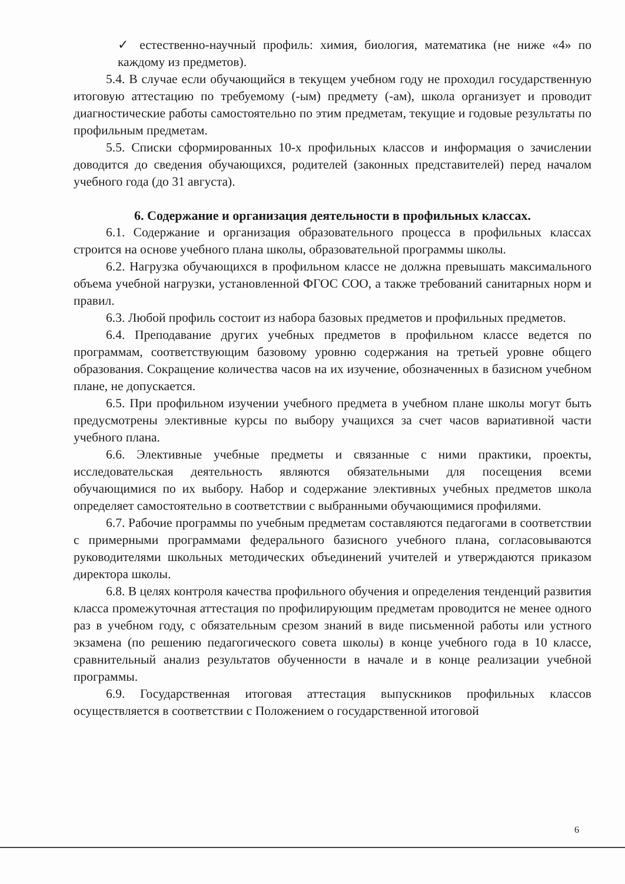✓ естественно-научный профиль: химия, биология, математика (не ниже «4» по каждому из предметов).
5.4. В случае если обучающийся в текущем учебном году не проходил государственную итоговую аттестацию по требуемому (-ым) предмету (-ам), школа организует и проводит диагностические работы самостоятельно по этим предметам, текущие и годовые результаты по профильным предметам.
5.5. Списки сформированных 10-х профильных классов и информация о зачислении доводится до сведения обучающихся, родителей (законных представителей) перед началом учебного года (до 31 августа).
6. Содержание и организация деятельности в профильных классах.
6.1. Содержание и организация образовательного процесса в профильных классах строится на основе учебного плана школы, образовательной программы школы.
6.2. Нагрузка обучающихся в профильном классе не должна превышать максимального объема учебной нагрузки, установленной ФГОС СОО, а также требований санитарных норм и правил.
6.3. Любой профиль состоит из набора базовых предметов и профильных предметов.
6.4. Преподавание других учебных предметов в профильном классе ведется по программам, соответствующим базовому уровню содержания на третьей уровне общего образования. Сокращение количества часов на их изучение, обозначенных в базисном учебном плане, не допускается.
6.5. При профильном изучении учебного предмета в учебном плане школы могут быть предусмотрены элективные курсы по выбору учащихся за счет часов вариативной части учебного плана.
6.6. Элективные учебные предметы и связанные с ними практики, проекты, исследовательская деятельность являются обязательными для посещения всеми обучающимися по их выбору. Набор и содержание элективных учебных предметов школа определяет самостоятельно в соответствии с выбранными обучающимися профилями.
6.7. Рабочие программы по учебным предметам составляются педагогами в соответствии с примерными программами федерального базисного учебного плана, согласовываются руководителями школьных методических объединений учителей и утверждаются приказом директора школы.
6.8. В целях контроля качества профильного обучения и определения тенденций развития класса промежуточная аттестация по профилирующим предметам проводится не менее одного раз в учебном году, с обязательным срезом знаний в виде письменной работы или устного экзамена (по решению педагогического совета школы) в конце учебного года в 10 классе, сравнительный анализ результатов обученности в начале и в конце реализации учебной программы.
6.9. Государственная итоговая аттестация выпускников профильных классов осуществляется в соответствии с Положением о государственной итоговой
6